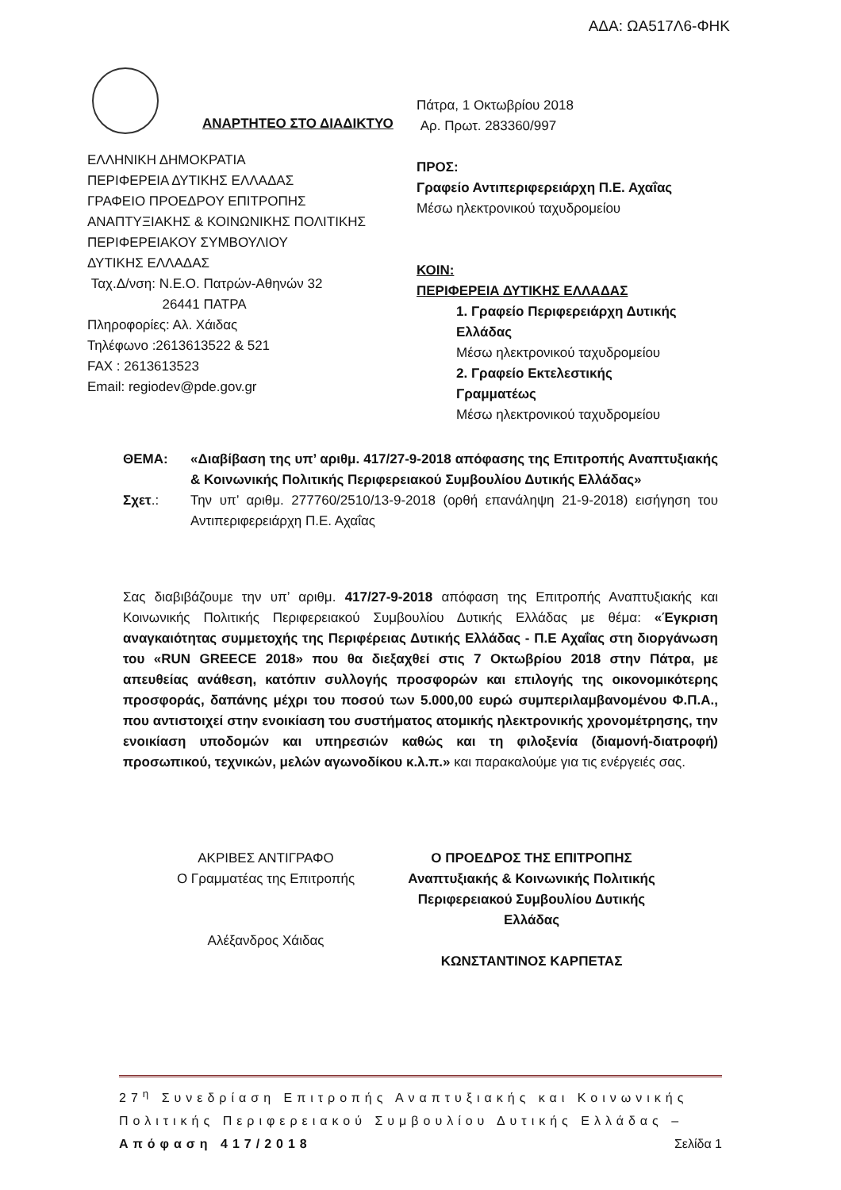ΑΔΑ: ΩΑ517Λ6-ΦΗΚ
ΑΝΑΡΤΗΤΕΟ ΣΤΟ ΔΙΑΔΙΚΤΥΟ
ΕΛΛΗΝΙΚΗ ΔΗΜΟΚΡΑΤΙΑ
ΠΕΡΙΦΕΡΕΙΑ ΔΥΤΙΚΗΣ ΕΛΛΑΔΑΣ
ΓΡΑΦΕΙΟ ΠΡΟΕΔΡΟΥ ΕΠΙΤΡΟΠΗΣ
ΑΝΑΠΤΥΞΙΑΚΗΣ & ΚΟΙΝΩΝΙΚΗΣ ΠΟΛΙΤΙΚΗΣ
ΠΕΡΙΦΕΡΕΙΑΚΟΥ ΣΥΜΒΟΥΛΙΟΥ
ΔΥΤΙΚΗΣ ΕΛΛΑΔΑΣ
Ταχ.Δ/νση: Ν.Ε.Ο. Πατρών-Αθηνών 32
26441 ΠΑΤΡΑ
Πληροφορίες: Αλ. Χάιδας
Τηλέφωνο :2613613522 & 521
FAX : 2613613523
Email: regiodev@pde.gov.gr
Πάτρα, 1 Οκτωβρίου 2018
Αρ. Πρωτ. 283360/997
ΠΡΟΣ:
Γραφείο Αντιπεριφερειάρχη Π.Ε. Αχαΐας
Μέσω ηλεκτρονικού ταχυδρομείου
ΚΟΙΝ:
ΠΕΡΙΦΕΡΕΙΑ ΔΥΤΙΚΗΣ ΕΛΛΑΔΑΣ
1. Γραφείο Περιφερειάρχη Δυτικής Ελλάδας
Μέσω ηλεκτρονικού ταχυδρομείου
2. Γραφείο Εκτελεστικής Γραμματέως
Μέσω ηλεκτρονικού ταχυδρομείου
ΘΕΜΑ: «Διαβίβαση της υπ’ αριθμ. 417/27-9-2018 απόφασης της Επιτροπής Αναπτυξιακής & Κοινωνικής Πολιτικής Περιφερειακού Συμβουλίου Δυτικής Ελλάδας»
Σχετ.: Την υπ’ αριθμ. 277760/2510/13-9-2018 (ορθή επανάληψη 21-9-2018) εισήγηση του Αντιπεριφερειάρχη Π.Ε. Αχαΐας
Σας διαβιβάζουμε την υπ’ αριθμ. 417/27-9-2018 απόφαση της Επιτροπής Αναπτυξιακής και Κοινωνικής Πολιτικής Περιφερειακού Συμβουλίου Δυτικής Ελλάδας με θέμα: «Έγκριση αναγκαιότητας συμμετοχής της Περιφέρειας Δυτικής Ελλάδας - Π.Ε Αχαΐας στη διοργάνωση του «RUN GREECE 2018» που θα διεξαχθεί στις 7 Οκτωβρίου 2018 στην Πάτρα, με απευθείας ανάθεση, κατόπιν συλλογής προσφορών και επιλογής της οικονομικότερης προσφοράς, δαπάνης μέχρι του ποσού των 5.000,00 ευρώ συμπεριλαμβανομένου Φ.Π.Α., που αντιστοιχεί στην ενοικίαση του συστήματος ατομικής ηλεκτρονικής χρονομέτρησης, την ενοικίαση υποδομών και υπηρεσιών καθώς και τη φιλοξενία (διαμονή-διατροφή) προσωπικού, τεχνικών, μελών αγωνοδίκου κ.λ.π.» και παρακαλούμε για τις ενέργειές σας.
ΑΚΡΙΒΕΣ ΑΝΤΙΓΡΑΦΟ
Ο Γραμματέας της Επιτροπής
Αλέξανδρος Χάιδας
Ο ΠΡΟΕΔΡΟΣ ΤΗΣ ΕΠΙΤΡΟΠΗΣ
Αναπτυξιακής & Κοινωνικής Πολιτικής
Περιφερειακού Συμβουλίου Δυτικής
Ελλάδας
ΚΩΝΣΤΑΝΤΙΝΟΣ ΚΑΡΠΕΤΑΣ
27<sup>η</sup> Συνεδρίαση Επιτροπής Αναπτυξιακής και Κοινωνικής Πολιτικής Περιφερειακού Συμβουλίου Δυτικής Ελλάδας – Απόφαση 417/2018 Σελίδα 1